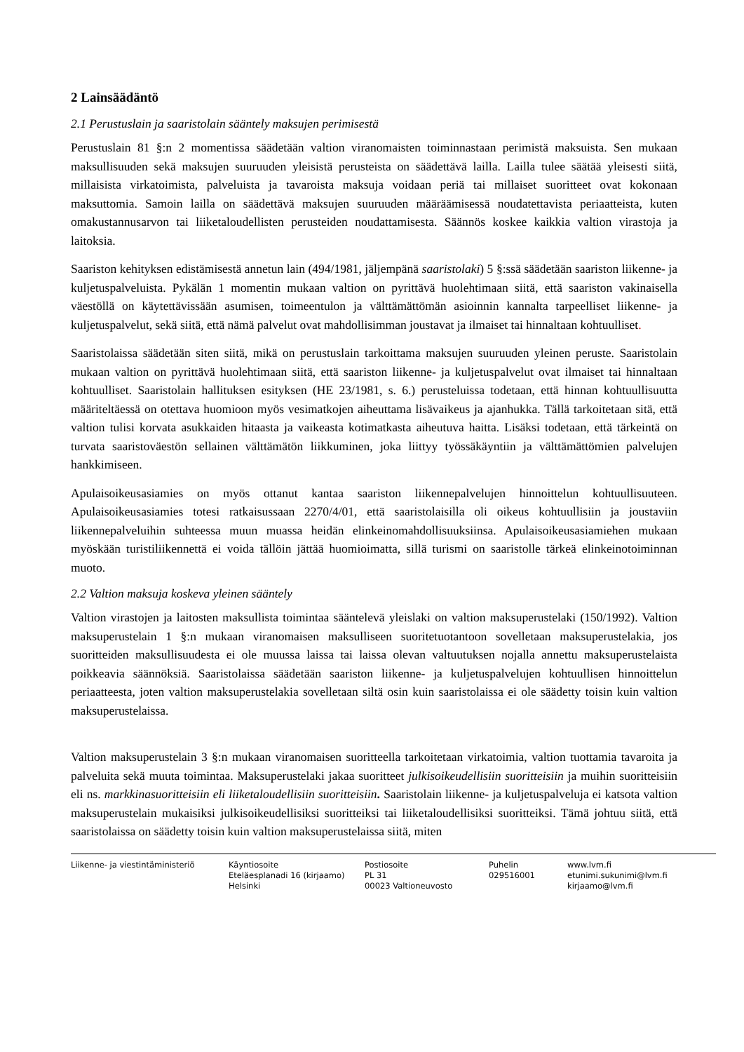2 Lainsäädäntö
2.1 Perustuslain ja saaristolain sääntely maksujen perimisestä
Perustuslain 81 §:n 2 momentissa säädetään valtion viranomaisten toiminnastaan perimistä maksuista. Sen mukaan maksullisuuden sekä maksujen suuruuden yleisistä perusteista on säädettävä lailla. Lailla tulee säätää yleisesti siitä, millaisista virkatoimista, palveluista ja tavaroista maksuja voidaan periä tai millaiset suoritteet ovat kokonaan maksuttomia. Samoin lailla on säädettävä maksujen suuruuden määräämisessä noudatettavista periaatteista, kuten omakustannusarvon tai liiketaloudellisten perusteiden noudattamisesta. Säännös koskee kaikkia valtion virastoja ja laitoksia.
Saariston kehityksen edistämisestä annetun lain (494/1981, jäljempänä saaristolaki) 5 §:ssä säädetään saariston liikenne- ja kuljetuspalveluista. Pykälän 1 momentin mukaan valtion on pyrittävä huolehtimaan siitä, että saariston vakinaisella väestöllä on käytettävissään asumisen, toimeentulon ja välttämättömän asioinnin kannalta tarpeelliset liikenne- ja kuljetuspalvelut, sekä siitä, että nämä palvelut ovat mahdollisimman joustavat ja ilmaiset tai hinnaltaan kohtuulliset.
Saaristolaissa säädetään siten siitä, mikä on perustuslain tarkoittama maksujen suuruuden yleinen peruste. Saaristolain mukaan valtion on pyrittävä huolehtimaan siitä, että saariston liikenne- ja kuljetuspalvelut ovat ilmaiset tai hinnaltaan kohtuulliset. Saaristolain hallituksen esityksen (HE 23/1981, s. 6.) perusteluissa todetaan, että hinnan kohtuullisuutta määriteltäessä on otettava huomioon myös vesimatkojen aiheuttama lisävaikeus ja ajanhukka. Tällä tarkoitetaan sitä, että valtion tulisi korvata asukkaiden hitaasta ja vaikeasta kotimatkasta aiheutuva haitta. Lisäksi todetaan, että tärkeintä on turvata saaristoväestön sellainen välttämätön liikkuminen, joka liittyy työssäkäyntiin ja välttämättömien palvelujen hankkimiseen.
Apulaisoikeusasiamies on myös ottanut kantaa saariston liikennepalvelujen hinnoittelun kohtuullisuuteen. Apulaisoikeusasiamies totesi ratkaisussaan 2270/4/01, että saaristolaisilla oli oikeus kohtuullisiin ja joustaviin liikennepalveluihin suhteessa muun muassa heidän elinkeinomahdollisuuksiinsa. Apulaisoikeusasiamiehen mukaan myöskään turistiliikennettä ei voida tällöin jättää huomioimatta, sillä turismi on saaristolle tärkeä elinkeinotoiminnan muoto.
2.2 Valtion maksuja koskeva yleinen sääntely
Valtion virastojen ja laitosten maksullista toimintaa sääntelevä yleislaki on valtion maksuperustelaki (150/1992). Valtion maksuperustelain 1 §:n mukaan viranomaisen maksulliseen suoritetuotantoon sovelletaan maksuperustelakia, jos suoritteiden maksullisuudesta ei ole muussa laissa tai laissa olevan valtuutuksen nojalla annettu maksuperustelaista poikkeavia säännöksiä. Saaristolaissa säädetään saariston liikenne- ja kuljetuspalvelujen kohtuullisen hinnoittelun periaatteesta, joten valtion maksuperustelakia sovelletaan siltä osin kuin saaristolaissa ei ole säädetty toisin kuin valtion maksuperustelaissa.
Valtion maksuperustelain 3 §:n mukaan viranomaisen suoritteella tarkoitetaan virkatoimia, valtion tuottamia tavaroita ja palveluita sekä muuta toimintaa. Maksuperustelaki jakaa suoritteet julkisoikeudellisiin suoritteisiin ja muihin suoritteisiin eli ns. markkinasuoritteisiin eli liiketaloudellisiin suoritteisiin. Saaristolain liikenne- ja kuljetuspalveluja ei katsota valtion maksuperustelain mukaisiksi julkisoikeudellisiksi suoritteiksi tai liiketaloudellisiksi suoritteiksi. Tämä johtuu siitä, että saaristolaissa on säädetty toisin kuin valtion maksuperustelaissa siitä, miten
Liikenne- ja viestintäministeriö
Käyntiosoite
Eteläesplanadi 16 (kirjaamo)
Helsinki
Postiosoite
PL 31
00023 Valtioneuvosto
Puhelin
029516001
www.lvm.fi
etunimi.sukunimi@lvm.fi
kirjaamo@lvm.fi